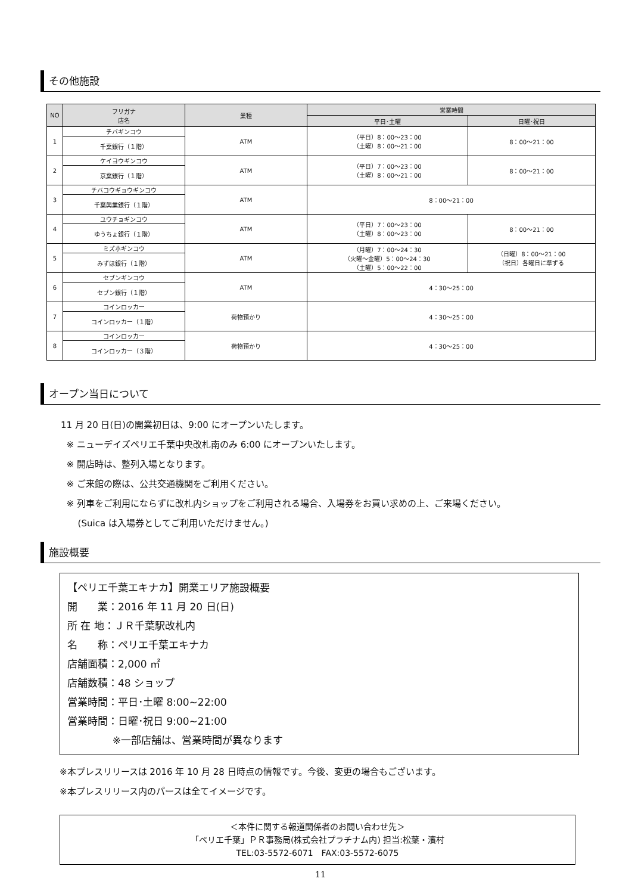その他施設
| NO | フリガナ 店名 | 業種 | 営業時間 | |
| --- | --- | --- | --- | --- |
| | | | 平日･土曜 | 日曜･祝日 |
| 1 | チバギンコウ | ATM | （平日）8：00～23：00 （土曜）8：00～21：00 | 8：00～21：00 |
| | 千葉銀行（１階） | | | |
| 2 | ケイヨウギンコウ | ATM | （平日）7：00～23：00 （土曜）8：00～21：00 | 8：00～21：00 |
| | 京葉銀行（１階） | | | |
| 3 | チバコウギョウギンコウ | ATM | 8：00～21：00 | |
| | 千葉興業銀行（１階） | | | |
| 4 | ユウチョギンコウ | ATM | （平日）7：00～23：00 （土曜）8：00～23：00 | 8：00～21：00 |
| | ゆうちょ銀行（１階） | | | |
| 5 | ミズホギンコウ | ATM | （月曜）7：00～24：30 （火曜～金曜）5：00～24：30 （土曜）5：00～22：00 | （日曜）8：00～21：00 （祝日）各曜日に準ずる |
| | みずほ銀行（１階） | | | |
| 6 | セブンギンコウ | ATM | 4：30～25：00 | |
| | セブン銀行（１階） | | | |
| 7 | コインロッカー | 荷物預かり | 4：30～25：00 | |
| | コインロッカー（１階） | | | |
| 8 | コインロッカー | 荷物預かり | 4：30～25：00 | |
| | コインロッカー（３階） | | | |
オープン当日について
11 月 20 日(日)の開業初日は、9:00 にオープンいたします。
※ ニューデイズペリエ千葉中央改札南のみ 6:00 にオープンいたします。
※ 開店時は、整列入場となります。
※ ご来館の際は、公共交通機関をご利用ください。
※ 列車をご利用にならずに改札内ショップをご利用される場合、入場券をお買い求めの上、ご来場ください。
(Suica は入場券としてご利用いただけません。)
施設概要
【ペリエ千葉エキナカ】開業エリア施設概要
開　　業：2016 年 11 月 20 日(日)
所 在 地：ＪＲ千葉駅改札内
名　　称：ペリエ千葉エキナカ
店舗面積：2,000 ㎡
店舗数積：48 ショップ
営業時間：平日･土曜 8:00~22:00
営業時間：日曜･祝日 9:00~21:00
※一部店舗は、営業時間が異なります
※本プレスリリースは 2016 年 10 月 28 日時点の情報です。今後、変更の場合もございます。
※本プレスリリース内のパースは全てイメージです。
＜本件に関する報道関係者のお問い合わせ先＞
「ペリエ千葉」ＰＲ事務局(株式会社プラチナム内) 担当:松葉・濱村
TEL:03-5572-6071　FAX:03-5572-6075
11